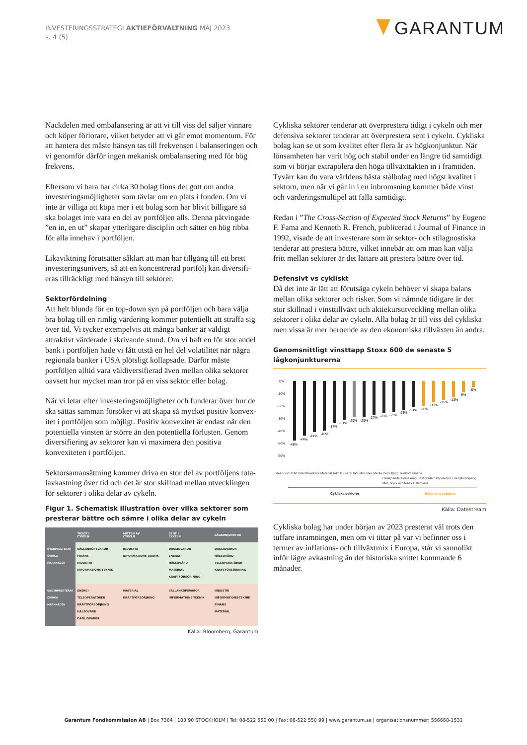INVESTERINGSSTRATEGI AKTIEFÖRVALTNING MAJ 2023
s. 4 (5)
GARANTUM
Nackdelen med ombalansering är att vi till viss del säljer vinnare och köper förlorare, vilket betyder att vi går emot momentum. För att hantera det måste hänsyn tas till frekvensen i balanseringen och vi genomför därför ingen mekanisk ombalansering med för hög frekvens.
Eftersom vi bara har cirka 30 bolag finns det gott om andra investeringsmöjligheter som tävlar om en plats i fonden. Om vi inte är villiga att köpa mer i ett bolag som har blivit billigare så ska bolaget inte vara en del av portföljen alls. Denna påtvingade ”en in, en ut” skapar ytterligare disciplin och sätter en hög ribba för alla innehav i portföljen.
Likaviktning förutsätter såklart att man har tillgång till ett brett investeringsunivers, så att en koncentrerad portfölj kan diversifi­eras tillräckligt med hänsyn till sektorer.
Sektorfördelning
Att helt blunda för en top-down syn på portföljen och bara välja bra bolag till en rimlig värdering kommer potentiellt att straffa sig över tid. Vi tycker exempelvis att många banker är väldigt attraktivt värderade i skrivande stund. Om vi haft en för stor andel bank i portföljen hade vi fått utstå en hel del volatilitet när några regionala banker i USA plötsligt kollapsade. Därför måste portföljen alltid vara väldiversifierad även mellan olika sektorer oavsett hur mycket man tror på en viss sektor eller bolag.
När vi letar efter investeringsmöjligheter och funderar över hur de ska sättas samman försöker vi att skapa så mycket positiv konvex­itet i portföljen som möjligt. Positiv konvexitet är endast när den potentiella vinsten är större än den potentiella förlusten. Genom diversifiering av sektorer kan vi maximera den positiva konvexitet­en i portföljen.
Sektorsamansättning kommer driva en stor del av portföljens tota­lavkastning över tid och det är stor skillnad mellan utvecklingen för sektorer i olika delar av cykeln.
Figur 1. Schematisk illustration över vilka sektorer som presterar bättre och sämre i olika delar av cykeln
| | TIDIGT I CYKELN | MITTEN AV CYKELN | SENT I CYKELN | LÅGKONJUNKTUR |
| --- | --- | --- | --- | --- |
| ÖVERPRESTERAR ÖVRIGA MARKNADEN | SÄLLANKÖPSVAROR FINANS INDUSTRI INFORMATIONS-TEKNIK | INDUSTRI INFORMATIONS-TEKNIK | DAGLIGVAROR ENERGI HÄLSOVÅRD MATERIAL KRAFTFÖRSÖRJNING | DAGLIGVAROR HÄLSOVÅRD TELEOPERATÖRER KRAFTFÖRSÖRJNING |
| UNDERPRESTERAR ÖVRIGA MARKNADEN | ENERGI TELEOPERATÖRER KRAFTFÖRSÖRJNING HÄLSOVÅRD DAGLIGVAROR | MATERIAL KRAFTFÖRSÖRJNING | SÄLLANKÖPSVAROR INFORMATIONS-TEKNIK | INDUSTRI INFORMATIONS-TEKNIK FINANS MATERIAL |
Källa: Bloomberg, Garantum
Cykliska sektorer tenderar att överprestera tidigt i cykeln och mer defensiva sektorer tenderar att överprestera sent i cykeln. Cykliska bolag kan se ut som kvalitet efter flera år av högkonjunktur. När lönsamheten har varit hög och stabil under en längre tid samtidigt som vi börjar extrapolera den höga tillväxttakten in i framtiden. Tyvärr kan du vara världens bästa stålbolag med högst kvalitet i sektorn, men när vi går in i en inbromsning kommer både vinst och värderingsmultipel att falla samtidigt.
Redan i ”The Cross-Section of Expected Stock Returns” by Eugene F. Fama and Kenneth R. French, publicerad i Journal of Finance in 1992, visade de att investerare som är sektor- och stilagnostiska tenderar att prestera bättre, vilket innebär att om man kan välja fritt mellan sektorer är det lättare att prestera bättre över tid.
Defensivt vs cykliskt
Då det inte är lätt att förutsäga cykeln behöver vi skapa balans mellan olika sektorer och risker. Som vi nämnde tidigare är det stor skillnad i vinsttillväxt och aktiekursutveckling mellan olika sektor­er i olika delar av cykeln. Alla bolag är till viss del cykliska men vissa är mer beroende av den ekonomiska tillväxten än andra.
Genomsnittligt vinsttapp Stoxx 600 de senaste 5 lågkonjunkturerna
0%
-10%
-20%
-30%
-40%
-50%
-60%
-48%
-44%
-41%
-40%
-34%
-31%
-29%
-29%
-27%
-26%
-25%
-23%
-21%
-20%
-17%
-15%
-13%
-9%
-5%
Resor och fritid Bilar/tillverkare Material Teknik Energi Industri Index Media Kemi Bygg Telekom Finans
Detaljhandel Försäkring Fastigheter Stapelvaror Energiförsörjning
Mat, dryck och tobak Hälsovård
Cykliska sektorer
Defensiva sektorer
Källa: Datastream
Cykliska bolag har under början av 2023 presterat väl trots den tuffare inramningen, men om vi tittar på var vi befinner oss i termer av inflations- och tillväxtmix i Europa, står vi sannolikt inför lägre avkastning än det historiska snittet kommande 6 månader.
Garantum Fondkommission AB | Box 7364 | 103 90 STOCKHOLM | Tel: 08-522 550 00 | Fax: 08-522 550 99 | www.garantum.se | organisationsnummer: 556668-1531